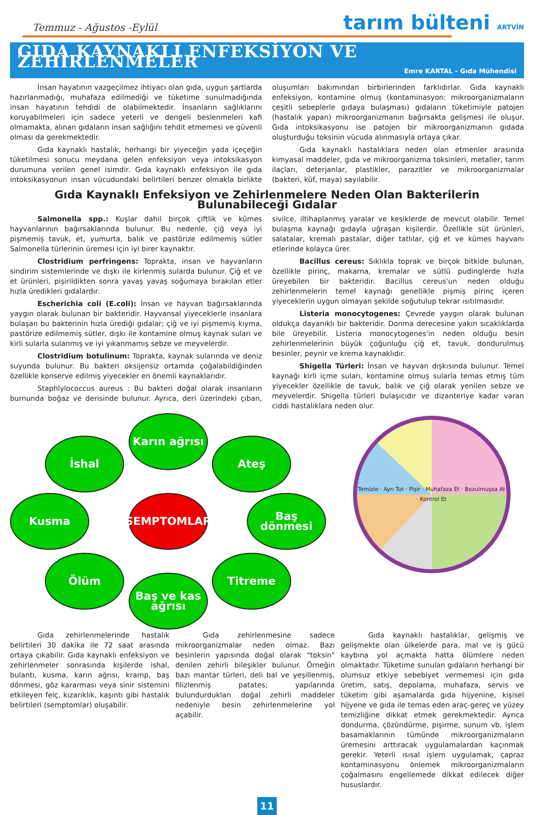Temmuz - Ağustos -Eylül
tarım bülteni ARTVİN
GIDA KAYNAKLI ENFEKSİYON VE ZEHİRLENMELER
Emre KARTAL - Gıda Mühendisi
İnsan hayatının vazgeçilmez ihtiyacı olan gıda, uygun şartlarda hazırlanmadığı, muhafaza edilmediği ve tüketime sunulmadığında insan hayatının tehdidi de olabilmektedir. İnsanların sağlıklarını koruyabilmeleri için sadece yeterli ve dengeli beslenmeleri kafi olmamakta, alınan gıdaların insan sağlığını tehdit etmemesi ve güvenli olması da gerekmektedir.
Gıda kaynaklı hastalık, herhangi bir yiyeceğin yada içeçeğin tüketilmesi sonucu meydana gelen enfeksiyon veya intoksikasyon durumuna verilen genel isimdir. Gıda kaynaklı enfeksiyon ile gıda intoksikasyonun insan vücudundaki belirtileri benzer olmakla birlikte oluşumları bakımından birbirlerinden farklıdırlar. Gıda kaynaklı enfeksiyon, kontamine olmuş (kontaminasyon: mikroorganizmaların çeşitli sebeplerle gıdaya bulaşması) gıdaların tüketimiyle patojen (hastalık yapan) mikroorganizmanın bağırsakta gelişmesi ile oluşur. Gıda intoksikasyonu ise patojen bir mikroorganizmanın gıdada oluşturduğu toksinin vücuda alınmasıyla ortaya çıkar.
Gıda kaynaklı hastalıklara neden olan etmenler arasında kimyasal maddeler, gıda ve mikroorganizma toksinleri, metaller, tarım ilaçları, deterjanlar, plastikler, parazitler ve mikroorganizmalar (bakteri, küf, maya) sayılabilir.
Gıda Kaynaklı Enfeksiyon ve Zehirlenmelere Neden Olan Bakterilerin Bulunabileceği Gıdalar
Salmonella spp.: Kuşlar dahil birçok çiftlik ve kümes hayvanlarının bağırsaklarında bulunur. Bu nedenle, çiğ veya iyi pişmemiş tavuk, et, yumurta, balık ve pastörize edilmemiş sütler Salmonella türlerinin üremesi için iyi birer kaynaktır.
Clostridium perfringens: Toprakta, insan ve hayvanların sindirim sistemlerinde ve dışkı ile kirlenmiş sularda bulunur. Çiğ et ve et ürünleri, pişirildikten sonra yavaş yavaş soğumaya bırakılan etler hızla üredikleri gıdalardır.
Escherichia coli (E.coli): İnsan ve hayvan bağırsaklarında yaygın olarak bulunan bir bakteridir. Hayvansal yiyeceklerle insanlara bulaşan bu bakterinin hızla ürediği gıdalar; çiğ ve iyi pişmemiş kıyma, pastörize edilmemiş sütler, dışkı ile kontamine olmuş kaynak suları ve kirli sularla sulanmış ve iyi yıkanmamış sebze ve meyvelerdir.
Clostridium botulinum: Toprakta, kaynak sularında ve deniz suyunda bulunur. Bu bakteri oksijensiz ortamda çoğalabildiğinden özellikle konserve edilmiş yiyecekler en önemli kaynaklarıdır.
Staphlylococcus aureus : Bu bakteri doğal olarak insanların burnunda boğaz ve derisinde bulunur. Ayrıca, deri üzerindeki çıban, sivilce, iltihaplanmış yaralar ve kesiklerde de mevcut olabilir. Temel bulaşma kaynağı gıdayla uğraşan kişilerdir. Özellikle süt ürünleri, salatalar, kremalı pastalar, diğer tatlılar, çiğ et ve kümes hayvanı etlerinde kolayca ürer.
Bacillus cereus: Sıklıkla toprak ve birçok bitkide bulunan, özellikle pirinç, makarna, kremalar ve sütlü pudinglerde hızla üreyebilen bir bakteridir. Bacillus cereus'un neden olduğu zehirlenmelerin temel kaynağı genellikle pişmiş pirinç içeren yiyeceklerin uygun olmayan şekilde soğutulup tekrar ısıtılmasıdır.
Listeria monocytogenes: Çevrede yaygın olarak bulunan oldukça dayanıklı bir bakteridir. Donma derecesine yakın sıcaklıklarda bile üreyebilir. Listeria monocytogenes'in neden olduğu besin zehirlenmelerinin büyük çoğunluğu çiğ et, tavuk, dondurulmuş besinler, peynir ve krema kaynaklıdır.
Shigella Türleri: İnsan ve hayvan dışkısında bulunur. Temel kaynağı kirli içme suları, kontamine olmuş sularla temas etmiş tüm yiyecekler özellikle de tavuk, balık ve çiğ olarak yenilen sebze ve meyvelerdir. Shigella türleri bulaşıcıdır ve dizanteriye kadar varan ciddi hastalıklara neden olur.
Karın ağrısı
İshal Ateş
Kusma SEMPTOMLAR Baş dönmesi
Ölüm Titreme
Baş ve kas ağrısı
Temizle · Ayrı Tut · Pişir · Muhafaza Et · Bozulmuşsa At · Kontrol Et
Gıda zehirlenmelerinde hastalık belirtileri 30 dakika ile 72 saat arasında ortaya çıkabilir. Gıda kaynaklı enfeksiyon ve zehirlenmeler sonrasında kişilerde ishal, bulantı, kusma, karın ağrısı, kramp, baş dönmesi, göz kararması veya sinir sistemini etkileyen felç, kızarıklık, kaşıntı gibi hastalık belirtileri (semptomlar) oluşabilir.
Gıda zehirlenmesine sadece mikroorganizmalar neden olmaz. Bazı besinlerin yapısında doğal olarak "toksin" denilen zehirli bileşikler bulunur. Örneğin bazı mantar türleri, deli bal ve yeşillenmiş, filizlenmiş patates; yapılarında bulundurdukları doğal zehirli maddeler nedeniyle besin zehirlenmelerine yol açabilir.
Gıda kaynaklı hastalıklar, gelişmiş ve gelişmekte olan ülkelerde para, mal ve iş gücü kaybına yol açmakta hatta ölümlere neden olmaktadır. Tüketime sunulan gıdaların herhangi bir olumsuz etkiye sebebiyet vermemesi için gıda üretim, satış, depolama, muhafaza, servis ve tüketim gibi aşamalarda gıda hijyenine, kişisel hijyene ve gıda ile temas eden araç-gereç ve yüzey temizliğine dikkat etmek gerekmektedir. Ayrıca dondurma, çözündürme, pişirme, sunum vb. işlem basamaklarının tümünde mikroorganizmaların üremesini arttıracak uygulamalardan kaçınmak gerekir. Yeterli ısısal işlem uygulamak, çapraz kontaminasyonu önlemek mikroorganizmaların çoğalmasını engellemede dikkat edilecek diğer hususlardır.
11